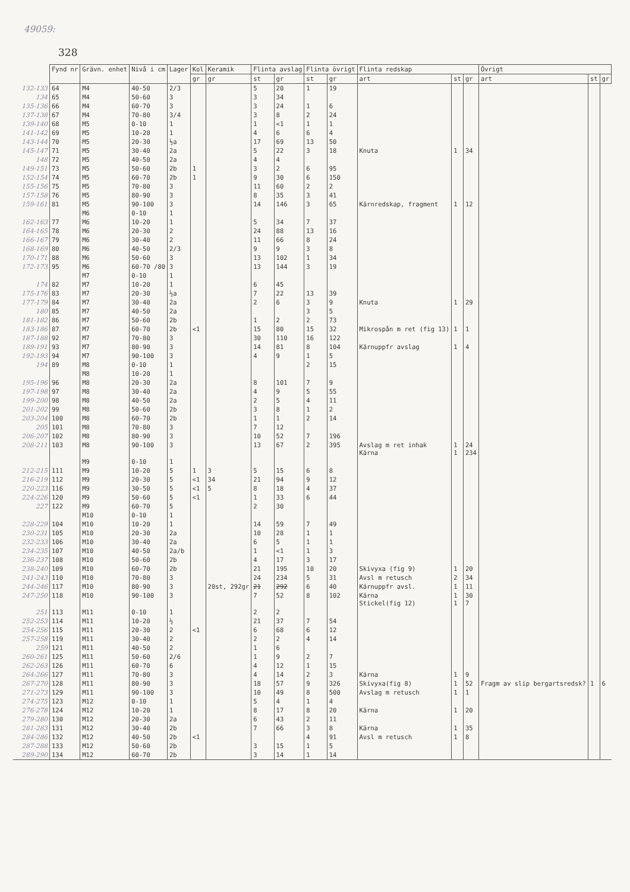49059:
328
| | Fynd nr | Grävn. enhet | Nivå i cm | Lager | Kol | Keramik | Flinta avslag | | Flinta övrigt | | Flinta redskap | | | Övrigt | | |
| --- | --- | --- | --- | --- | --- | --- | --- | --- | --- | --- | --- | --- | --- | --- | --- | --- |
| | | | | | gr | gr | st | gr | st | gr | art | st | gr | art | st | gr |
| 132-133 | 64 | M4 | 40-50 | 2/3 | | | 5 | 20 | 1 | 19 | | | | | | |
| 134 | 65 | M4 | 50-60 | 3 | | | 3 | 34 | | | | | | | | |
| 135-136 | 66 | M4 | 60-70 | 3 | | | 3 | 24 | 1 | 6 | | | | | | |
| 137-138 | 67 | M4 | 70-80 | 3/4 | | | 3 | 8 | 2 | 24 | | | | | | |
| 139-140 | 68 | M5 | 0-10 | 1 | | | 1 | <1 | 1 | 1 | | | | | | |
| 141-142 | 69 | M5 | 10-20 | 1 | | | 4 | 6 | 6 | 4 | | | | | | |
| 143-144 | 70 | M5 | 20-30 | ½a | | | 17 | 69 | 13 | 50 | | | | | | |
| 145-147 | 71 | M5 | 30-40 | 2a | | | 5 | 22 | 3 | 18 | Knuta | 1 | 34 | | | |
| 148 | 72 | M5 | 40-50 | 2a | | | 4 | 4 | | | | | | | | |
| 149-151 | 73 | M5 | 50-60 | 2b | 1 | | 3 | 2 | 6 | 95 | | | | | | |
| 152-154 | 74 | M5 | 60-70 | 2b | 1 | | 9 | 30 | 6 | 150 | | | | | | |
| 155-156 | 75 | M5 | 70-80 | 3 | | | 11 | 60 | 2 | 2 | | | | | | |
| 157-158 | 76 | M5 | 80-90 | 3 | | | 8 | 35 | 3 | 41 | | | | | | |
| 159-161 | 81 | M5 | 90-100 | 3 | | | 14 | 146 | 3 | 65 | Kärnredskap, fragment | 1 | 12 | | | |
| | | M6 | 0-10 | 1 | | | | | | | | | | | | |
| 162-163 | 77 | M6 | 10-20 | 1 | | | 5 | 34 | 7 | 37 | | | | | | |
| 164-165 | 78 | M6 | 20-30 | 2 | | | 24 | 88 | 13 | 16 | | | | | | |
| 166-167 | 79 | M6 | 30-40 | 2 | | | 11 | 66 | 8 | 24 | | | | | | |
| 168-169 | 80 | M6 | 40-50 | 2/3 | | | 9 | 9 | 3 | 8 | | | | | | |
| 170-171 | 88 | M6 | 50-60 | 3 | | | 13 | 102 | 1 | 34 | | | | | | |
| 172-173 | 95 | M6 | 60-70 /80 | 3 | | | 13 | 144 | 3 | 19 | | | | | | |
| | | M7 | 0-10 | 1 | | | | | | | | | | | | |
| 174 | 82 | M7 | 10-20 | 1 | | | 6 | 45 | | | | | | | | |
| 175-176 | 83 | M7 | 20-30 | ½a | | | 7 | 22 | 13 | 39 | | | | | | |
| 177-179 | 84 | M7 | 30-40 | 2a | | | 2 | 6 | 3 | 9 | Knuta | 1 | 29 | | | |
| 180 | 85 | M7 | 40-50 | 2a | | | | | 3 | 5 | | | | | | |
| 181-182 | 86 | M7 | 50-60 | 2b | | | 1 | 2 | 2 | 73 | | | | | | |
| 183-186 | 87 | M7 | 60-70 | 2b | <1 | | 15 | 80 | 15 | 32 | Mikrospån m ret (fig 13) | 1 | 1 | | | |
| 187-188 | 92 | M7 | 70-80 | 3 | | | 30 | 110 | 16 | 122 | | | | | | |
| 189-191 | 93 | M7 | 80-90 | 3 | | | 14 | 81 | 8 | 104 | Kärnuppfr avslag | 1 | 4 | | | |
| 192-193 | 94 | M7 | 90-100 | 3 | | | 4 | 9 | 1 | 5 | | | | | | |
| 194 | 89 | M8 | 0-10 | 1 | | | | | 2 | 15 | | | | | | |
| | | M8 | 10-20 | 1 | | | | | | | | | | | | |
| 195-196 | 96 | M8 | 20-30 | 2a | | | 8 | 101 | 7 | 9 | | | | | | |
| 197-198 | 97 | M8 | 30-40 | 2a | | | 4 | 9 | 5 | 55 | | | | | | |
| 199-200 | 98 | M8 | 40-50 | 2a | | | 2 | 5 | 4 | 11 | | | | | | |
| 201-202 | 99 | M8 | 50-60 | 2b | | | 3 | 8 | 1 | 2 | | | | | | |
| 203-204 | 100 | M8 | 60-70 | 2b | | | 1 | 1 | 2 | 14 | | | | | | |
| 205 | 101 | M8 | 70-80 | 3 | | | 7 | 12 | | | | | | | | |
| 206-207 | 102 | M8 | 80-90 | 3 | | | 10 | 52 | 7 | 196 | | | | | | |
| 208-211 | 103 | M8 | 90-100 | 3 | | | 13 | 67 | 2 | 395 | Avslag m ret inhak Kärna | 1 1 | 24 234 | | | |
| | | M9 | 0-10 | 1 | | | | | | | | | | | | |
| 212-215 | 111 | M9 | 10-20 | 5 | 1 | 3 | 5 | 15 | 6 | 8 | | | | | | |
| 216-219 | 112 | M9 | 20-30 | 5 | <1 | 34 | 21 | 94 | 9 | 12 | | | | | | |
| 220-223 | 116 | M9 | 30-50 | 5 | <1 | 5 | 8 | 18 | 4 | 37 | | | | | | |
| 224-226 | 120 | M9 | 50-60 | 5 | <1 | | 1 | 33 | 6 | 44 | | | | | | |
| 227 | 122 | M9 | 60-70 | 5 | | | 2 | 30 | | | | | | | | |
| | | M10 | 0-10 | 1 | | | | | | | | | | | | |
| 228-229 | 104 | M10 | 10-20 | 1 | | | 14 | 59 | 7 | 49 | | | | | | |
| 230-231 | 105 | M10 | 20-30 | 2a | | | 10 | 28 | 1 | 1 | | | | | | |
| 232-233 | 106 | M10 | 30-40 | 2a | | | 6 | 5 | 1 | 1 | | | | | | |
| 234-235 | 107 | M10 | 40-50 | 2a/b | | | 1 | <1 | 1 | 3 | | | | | | |
| 236-237 | 108 | M10 | 50-60 | 2b | | | 4 | 17 | 3 | 17 | | | | | | |
| 238-240 | 109 | M10 | 60-70 | 2b | | | 21 | 195 | 10 | 20 | Skivyxa (fig 9) | 1 | 20 | | | |
| 241-243 | 110 | M10 | 70-80 | 3 | | | 24 | 234 | 5 | 31 | Avsl m retusch | 2 | 34 | | | |
| 244-246 | 117 | M10 | 80-90 | 3 | | 20st, 292gr | 21 | 292 | 6 | 40 | Kärnuppfr avsl. | 1 | 11 | | | |
| 247-250 | 118 | M10 | 90-100 | 3 | | | 7 | 52 | 8 | 102 | Kärna Stickel(fig 12) | 1 1 | 30 7 | | | |
| 251 | 113 | M11 | 0-10 | 1 | | | 2 | 2 | | | | | | | | |
| 252-253 | 114 | M11 | 10-20 | ½ | | | 21 | 37 | 7 | 54 | | | | | | |
| 254-256 | 115 | M11 | 20-30 | 2 | <1 | | 6 | 68 | 6 | 12 | | | | | | |
| 257-258 | 119 | M11 | 30-40 | 2 | | | 2 | 2 | 4 | 14 | | | | | | |
| 259 | 121 | M11 | 40-50 | 2 | | | 1 | 6 | | | | | | | | |
| 260-261 | 125 | M11 | 50-60 | 2/6 | | | 1 | 9 | 2 | 7 | | | | | | |
| 262-263 | 126 | M11 | 60-70 | 6 | | | 4 | 12 | 1 | 15 | | | | | | |
| 264-266 | 127 | M11 | 70-80 | 3 | | | 4 | 14 | 2 | 3 | Kärna | 1 | 9 | | | |
| 267-270 | 128 | M11 | 80-90 | 3 | | | 18 | 57 | 9 | 326 | Skivyxa(fig 8) | 1 | 52 | Fragm av slip bergartsredsk? | 1 | 6 |
| 271-273 | 129 | M11 | 90-100 | 3 | | | 10 | 49 | 8 | 500 | Avslag m retusch | 1 | 1 | | | |
| 274-275 | 123 | M12 | 0-10 | 1 | | | 5 | 4 | 1 | 4 | | | | | | |
| 276-278 | 124 | M12 | 10-20 | 1 | | | 8 | 17 | 8 | 20 | Kärna | 1 | 20 | | | |
| 279-280 | 130 | M12 | 20-30 | 2a | | | 6 | 43 | 2 | 11 | | | | | | |
| 281-283 | 131 | M12 | 30-40 | 2b | | | 7 | 66 | 3 | 8 | Kärna | 1 | 35 | | | |
| 284-286 | 132 | M12 | 40-50 | 2b | <1 | | | | 4 | 91 | Avsl m retusch | 1 | 8 | | | |
| 287-288 | 133 | M12 | 50-60 | 2b | | | 3 | 15 | 1 | 5 | | | | | | |
| 289-290 | 134 | M12 | 60-70 | 2b | | | 3 | 14 | 1 | 14 | | | | | | |